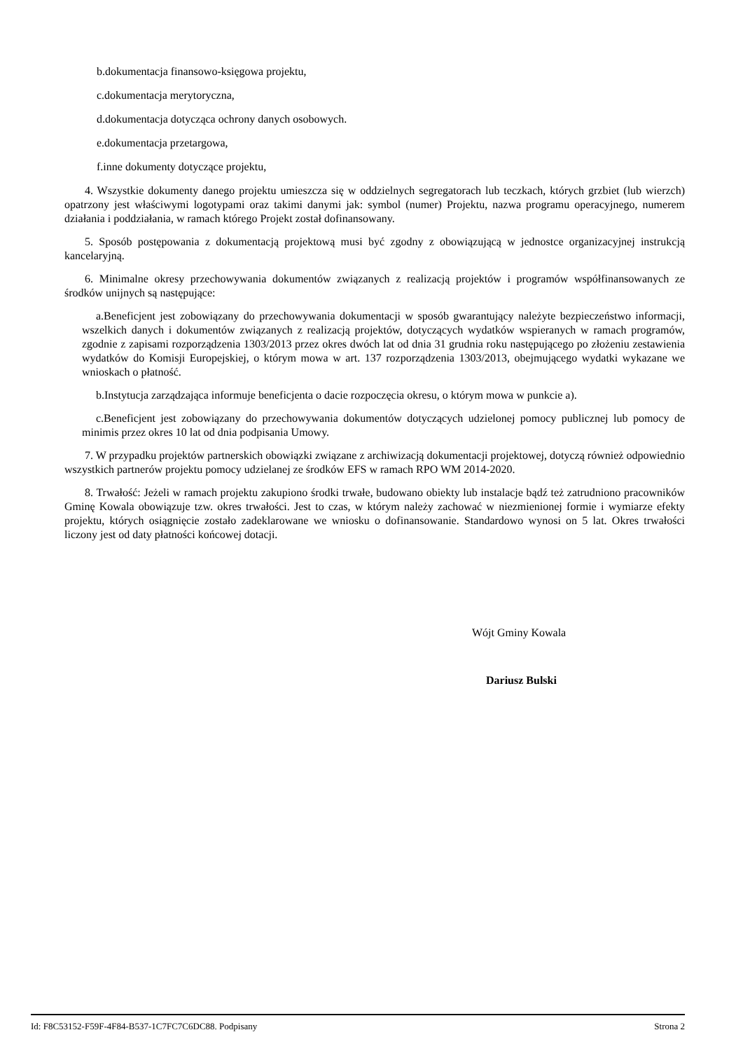b.dokumentacja finansowo-księgowa projektu,
c.dokumentacja merytoryczna,
d.dokumentacja dotycząca ochrony danych osobowych.
e.dokumentacja przetargowa,
f.inne dokumenty dotyczące projektu,
4. Wszystkie dokumenty danego projektu umieszcza się w oddzielnych segregatorach lub teczkach, których grzbiet (lub wierzch) opatrzony jest właściwymi logotypami oraz takimi danymi jak: symbol (numer) Projektu, nazwa programu operacyjnego, numerem działania i poddziałania, w ramach którego Projekt został dofinansowany.
5. Sposób postępowania z dokumentacją projektową musi być zgodny z obowiązującą w jednostce organizacyjnej instrukcją kancelaryjną.
6. Minimalne okresy przechowywania dokumentów związanych z realizacją projektów i programów współfinansowanych ze środków unijnych są następujące:
a.Beneficjent jest zobowiązany do przechowywania dokumentacji w sposób gwarantujący należyte bezpieczeństwo informacji, wszelkich danych i dokumentów związanych z realizacją projektów, dotyczących wydatków wspieranych w ramach programów, zgodnie z zapisami rozporządzenia 1303/2013 przez okres dwóch lat od dnia 31 grudnia roku następującego po złożeniu zestawienia wydatków do Komisji Europejskiej, o którym mowa w art. 137 rozporządzenia 1303/2013, obejmującego wydatki wykazane we wnioskach o płatność.
b.Instytucja zarządzająca informuje beneficjenta o dacie rozpoczęcia okresu, o którym mowa w punkcie a).
c.Beneficjent jest zobowiązany do przechowywania dokumentów dotyczących udzielonej pomocy publicznej lub pomocy de minimis przez okres 10 lat od dnia podpisania Umowy.
7. W przypadku projektów partnerskich obowiązki związane z archiwizacją dokumentacji projektowej, dotyczą również odpowiednio wszystkich partnerów projektu pomocy udzielanej ze środków EFS w ramach RPO WM 2014-2020.
8. Trwałość: Jeżeli w ramach projektu zakupiono środki trwałe, budowano obiekty lub instalacje bądź też zatrudniono pracowników Gminę Kowala obowiązuje tzw. okres trwałości. Jest to czas, w którym należy zachować w niezmienionej formie i wymiarze efekty projektu, których osiągnięcie zostało zadeklarowane we wniosku o dofinansowanie. Standardowo wynosi on 5 lat. Okres trwałości liczony jest od daty płatności końcowej dotacji.
Wójt Gminy Kowala
Dariusz Bulski
Id: F8C53152-F59F-4F84-B537-1C7FC7C6DC88. Podpisany Strona 2